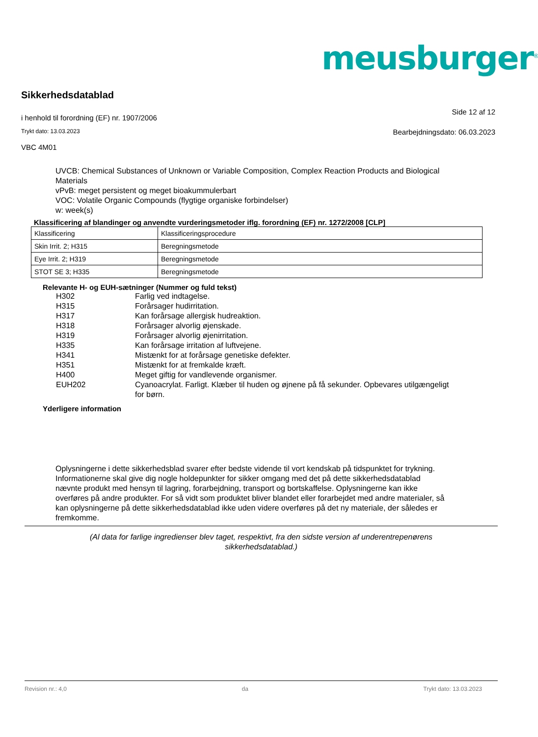meusburger<sup>®</sup>
Sikkerhedsdatablad
i henhold til forordning (EF) nr. 1907/2006
Side 12 af 12
Trykt dato: 13.03.2023
Bearbejdningsdato: 06.03.2023
VBC 4M01
UVCB: Chemical Substances of Unknown or Variable Composition, Complex Reaction Products and Biological Materials
vPvB: meget persistent og meget bioakummulerbart
VOC: Volatile Organic Compounds (flygtige organiske forbindelser)
w: week(s)
Klassificering af blandinger og anvendte vurderingsmetoder iflg. forordning (EF) nr. 1272/2008 [CLP]
| Klassificering | Klassificeringsprocedure |
| Skin Irrit. 2; H315 | Beregningsmetode |
| Eye Irrit. 2; H319 | Beregningsmetode |
| STOT SE 3; H335 | Beregningsmetode |
Relevante H- og EUH-sætninger (Nummer og fuld tekst)
H302 Farlig ved indtagelse.
H315 Forårsager hudirritation.
H317 Kan forårsage allergisk hudreaktion.
H318 Forårsager alvorlig øjenskade.
H319 Forårsager alvorlig øjenirritation.
H335 Kan forårsage irritation af luftvejene.
H341 Mistænkt for at forårsage genetiske defekter.
H351 Mistænkt for at fremkalde kræft.
H400 Meget giftig for vandlevende organismer.
EUH202 Cyanoacrylat. Farligt. Klæber til huden og øjnene på få sekunder. Opbevares utilgængeligt for børn.
Yderligere information
Oplysningerne i dette sikkerhedsblad svarer efter bedste vidende til vort kendskab på tidspunktet for trykning. Informationerne skal give dig nogle holdepunkter for sikker omgang med det på dette sikkerhedsdatablad nævnte produkt med hensyn til lagring, forarbejdning, transport og bortskaffelse. Oplysningerne kan ikke overføres på andre produkter. For så vidt som produktet bliver blandet eller forarbejdet med andre materialer, så kan oplysningerne på dette sikkerhedsdatablad ikke uden videre overføres på det ny materiale, der således er fremkomme.
(Al data for farlige ingredienser blev taget, respektivt, fra den sidste version af underentrepenørens
sikkerhedsdatablad.)
Revision nr.: 4,0 da Trykt dato: 13.03.2023